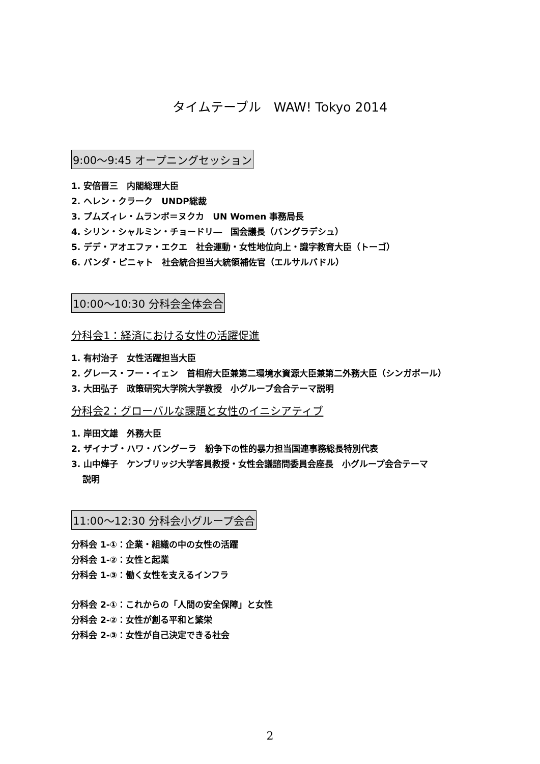タイムテーブル　WAW! Tokyo 2014
9:00～9:45 オープニングセッション
1. 安倍晋三　内閣総理大臣
2. ヘレン・クラーク　UNDP総裁
3. プムズィレ・ムランボ＝ヌクカ　UN Women 事務局長
4. シリン・シャルミン・チョードリ―　国会議長（バングラデシュ）
5. デデ・アオエファ・エクエ　社会運動・女性地位向上・識字教育大臣（トーゴ）
6. バンダ・ピニャト　社会統合担当大統領補佐官（エルサルバドル）
10:00～10:30 分科会全体会合
分科会1：経済における女性の活躍促進
1. 有村治子　女性活躍担当大臣
2. グレース・フー・イェン　首相府大臣兼第二環境水資源大臣兼第二外務大臣（シンガポール）
3. 大田弘子　政策研究大学院大学教授　小グループ会合テーマ説明
分科会2：グローバルな課題と女性のイニシアティブ
1. 岸田文雄　外務大臣
2. ザイナブ・ハワ・バングーラ　紛争下の性的暴力担当国連事務総長特別代表
3. 山中燁子　ケンブリッジ大学客員教授・女性会議諮問委員会座長　小グループ会合テーマ
説明
11:00～12:30 分科会小グループ会合
分科会 1-①：企業・組織の中の女性の活躍
分科会 1-②：女性と起業
分科会 1-③：働く女性を支えるインフラ
分科会 2-①：これからの「人間の安全保障」と女性
分科会 2-②：女性が創る平和と繁栄
分科会 2-③：女性が自己決定できる社会
2